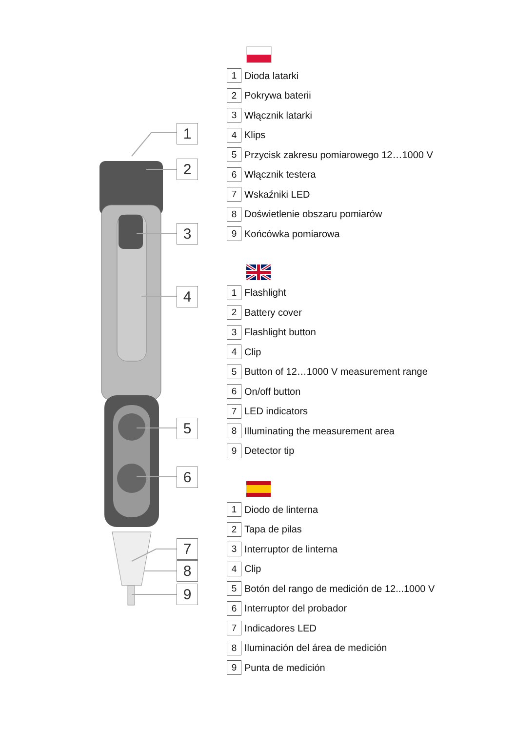1
2
3
4
5
6
7
8
9
1 Dioda latarki
2 Pokrywa baterii
3 Włącznik latarki
4 Klips
5 Przycisk zakresu pomiarowego 12…1000 V
6 Włącznik testera
7 Wskaźniki LED
8 Doświetlenie obszaru pomiarów
9 Końcówka pomiarowa
1 Flashlight
2 Battery cover
3 Flashlight button
4 Clip
5 Button of 12…1000 V measurement range
6 On/off button
7 LED indicators
8 Illuminating the measurement area
9 Detector tip
1 Diodo de linterna
2 Tapa de pilas
3 Interruptor de linterna
4 Clip
5 Botón del rango de medición de 12...1000 V
6 Interruptor del probador
7 Indicadores LED
8 Iluminación del área de medición
9 Punta de medición